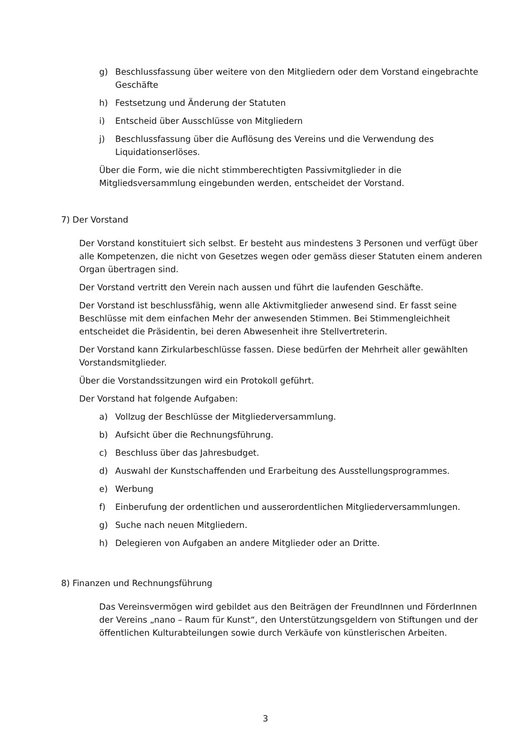g) Beschlussfassung über weitere von den Mitgliedern oder dem Vorstand eingebrachte Geschäfte
h) Festsetzung und Änderung der Statuten
i) Entscheid über Ausschlüsse von Mitgliedern
j) Beschlussfassung über die Auflösung des Vereins und die Verwendung des Liquidationserlöses.
Über die Form, wie die nicht stimmberechtigten Passivmitglieder in die Mitgliedsversammlung eingebunden werden, entscheidet der Vorstand.
7) Der Vorstand
Der Vorstand konstituiert sich selbst. Er besteht aus mindestens 3 Personen und verfügt über alle Kompetenzen, die nicht von Gesetzes wegen oder gemäss dieser Statuten einem anderen Organ übertragen sind.
Der Vorstand vertritt den Verein nach aussen und führt die laufenden Geschäfte.
Der Vorstand ist beschlussfähig, wenn alle Aktivmitglieder anwesend sind. Er fasst seine Beschlüsse mit dem einfachen Mehr der anwesenden Stimmen. Bei Stimmengleichheit entscheidet die Präsidentin, bei deren Abwesenheit ihre Stellvertreterin.
Der Vorstand kann Zirkularbeschlüsse fassen. Diese bedürfen der Mehrheit aller gewählten Vorstandsmitglieder.
Über die Vorstandssitzungen wird ein Protokoll geführt.
Der Vorstand hat folgende Aufgaben:
a) Vollzug der Beschlüsse der Mitgliederversammlung.
b) Aufsicht über die Rechnungsführung.
c) Beschluss über das Jahresbudget.
d) Auswahl der Kunstschaffenden und Erarbeitung des Ausstellungsprogrammes.
e) Werbung
f) Einberufung der ordentlichen und ausserordentlichen Mitgliederversammlungen.
g) Suche nach neuen Mitgliedern.
h) Delegieren von Aufgaben an andere Mitglieder oder an Dritte.
8) Finanzen und Rechnungsführung
Das Vereinsvermögen wird gebildet aus den Beiträgen der FreundInnen und FörderInnen der Vereins „nano – Raum für Kunst“, den Unterstützungsgeldern von Stiftungen und der öffentlichen Kulturabteilungen sowie durch Verkäufe von künstlerischen Arbeiten.
3